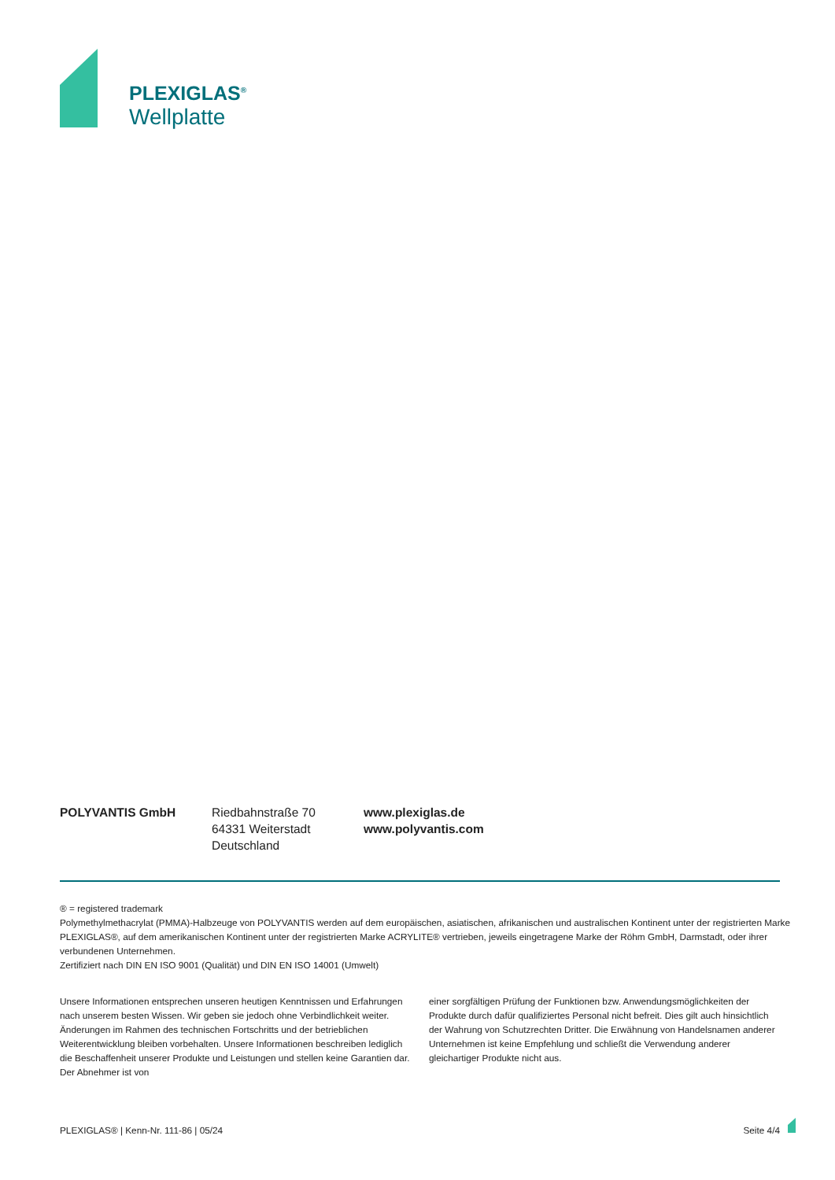PLEXIGLAS<sup>®</sup>
Wellplatte
POLYVANTIS GmbH Riedbahnstraße 70
64331 Weiterstadt
Deutschland
www.plexiglas.de
www.polyvantis.com
® = registered trademark
Polymethylmethacrylat (PMMA)-Halbzeuge von POLYVANTIS werden auf dem europäischen, asiatischen, afrikanischen und australischen Kontinent unter der registrierten Marke PLEXIGLAS®, auf dem amerikanischen Kontinent unter der registrierten Marke ACRYLITE® vertrieben, jeweils eingetragene Marke der Röhm GmbH, Darmstadt, oder ihrer verbundenen Unternehmen.
Zertifiziert nach DIN EN ISO 9001 (Qualität) und DIN EN ISO 14001 (Umwelt)
Unsere Informationen entsprechen unseren heutigen Kenntnissen und Erfahrungen nach unserem besten Wissen. Wir geben sie jedoch ohne Verbindlichkeit weiter. Änderungen im Rahmen des technischen Fortschritts und der betrieblichen Weiterentwicklung bleiben vorbehalten. Unsere Informationen beschreiben lediglich die Beschaffenheit unserer Produkte und Leistungen und stellen keine Garantien dar. Der Abnehmer ist von
einer sorgfältigen Prüfung der Funktionen bzw. Anwendungsmöglichkeiten der Produkte durch dafür qualifiziertes Personal nicht befreit. Dies gilt auch hinsichtlich der Wahrung von Schutzrechten Dritter. Die Erwähnung von Handelsnamen anderer Unternehmen ist keine Empfehlung und schließt die Verwendung anderer gleichartiger Produkte nicht aus.
PLEXIGLAS® | Kenn-Nr. 111-86 | 05/24 Seite 4/4